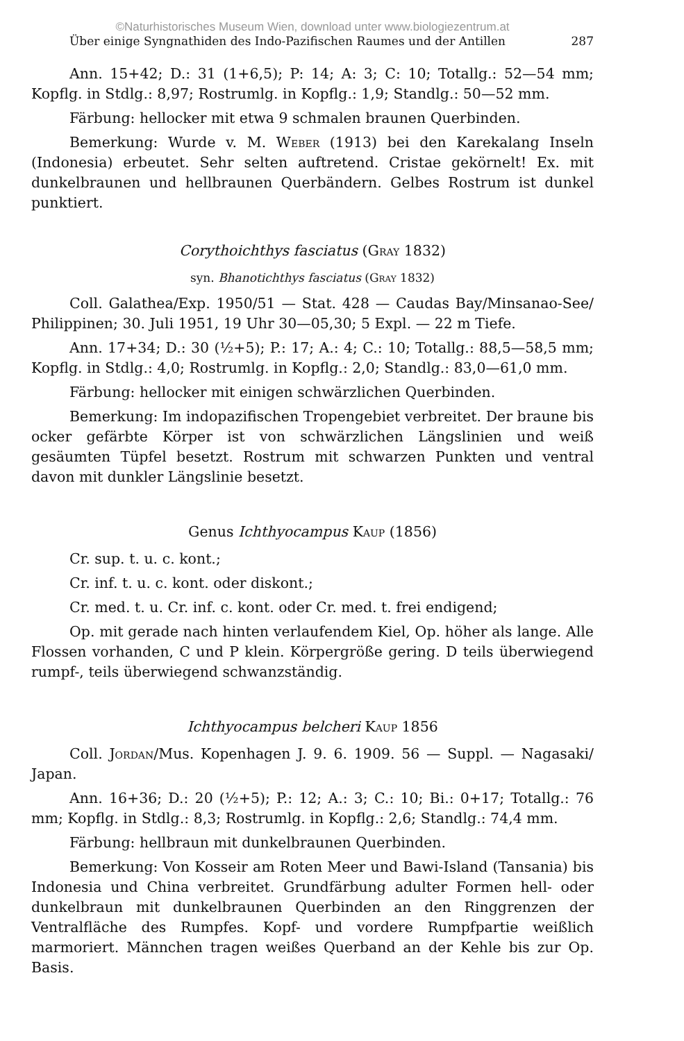©Naturhistorisches Museum Wien, download unter www.biologiezentrum.at
Über einige Syngnathiden des Indo-Pazifischen Raumes und der Antillen 287
Ann. 15+42; D.: 31 (1+6,5); P: 14; A: 3; C: 10; Totallg.: 52—54 mm; Kopflg. in Stdlg.: 8,97; Rostrumlg. in Kopflg.: 1,9; Standlg.: 50—52 mm.
Färbung: hellocker mit etwa 9 schmalen braunen Querbinden.
Bemerkung: Wurde v. M. Weber (1913) bei den Karekalang Inseln (Indonesia) erbeutet. Sehr selten auftretend. Cristae gekörnelt! Ex. mit dunkelbraunen und hellbraunen Querbändern. Gelbes Rostrum ist dunkel punktiert.
Corythoichthys fasciatus (Gray 1832)
syn. Bhanotichthys fasciatus (Gray 1832)
Coll. Galathea/Exp. 1950/51 — Stat. 428 — Caudas Bay/Minsanao-See/ Philippinen; 30. Juli 1951, 19 Uhr 30—05,30; 5 Expl. — 22 m Tiefe.
Ann. 17+34; D.: 30 (½+5); P.: 17; A.: 4; C.: 10; Totallg.: 88,5—58,5 mm; Kopflg. in Stdlg.: 4,0; Rostrumlg. in Kopflg.: 2,0; Standlg.: 83,0—61,0 mm.
Färbung: hellocker mit einigen schwärzlichen Querbinden.
Bemerkung: Im indopazifischen Tropengebiet verbreitet. Der braune bis ocker gefärbte Körper ist von schwärzlichen Längslinien und weiß gesäumten Tüpfel besetzt. Rostrum mit schwarzen Punkten und ventral davon mit dunkler Längslinie besetzt.
Genus Ichthyocampus Kaup (1856)
Cr. sup. t. u. c. kont.;
Cr. inf. t. u. c. kont. oder diskont.;
Cr. med. t. u. Cr. inf. c. kont. oder Cr. med. t. frei endigend;
Op. mit gerade nach hinten verlaufendem Kiel, Op. höher als lange. Alle Flossen vorhanden, C und P klein. Körpergröße gering. D teils überwiegend rumpf-, teils überwiegend schwanzständig.
Ichthyocampus belcheri Kaup 1856
Coll. Jordan/Mus. Kopenhagen J. 9. 6. 1909. 56 — Suppl. — Nagasaki/ Japan.
Ann. 16+36; D.: 20 (½+5); P.: 12; A.: 3; C.: 10; Bi.: 0+17; Totallg.: 76 mm; Kopflg. in Stdlg.: 8,3; Rostrumlg. in Kopflg.: 2,6; Standlg.: 74,4 mm.
Färbung: hellbraun mit dunkelbraunen Querbinden.
Bemerkung: Von Kosseir am Roten Meer und Bawi-Island (Tansania) bis Indonesia und China verbreitet. Grundfärbung adulter Formen hell- oder dunkelbraun mit dunkelbraunen Querbinden an den Ringgrenzen der Ventralfläche des Rumpfes. Kopf- und vordere Rumpfpartie weißlich marmoriert. Männchen tragen weißes Querband an der Kehle bis zur Op. Basis.